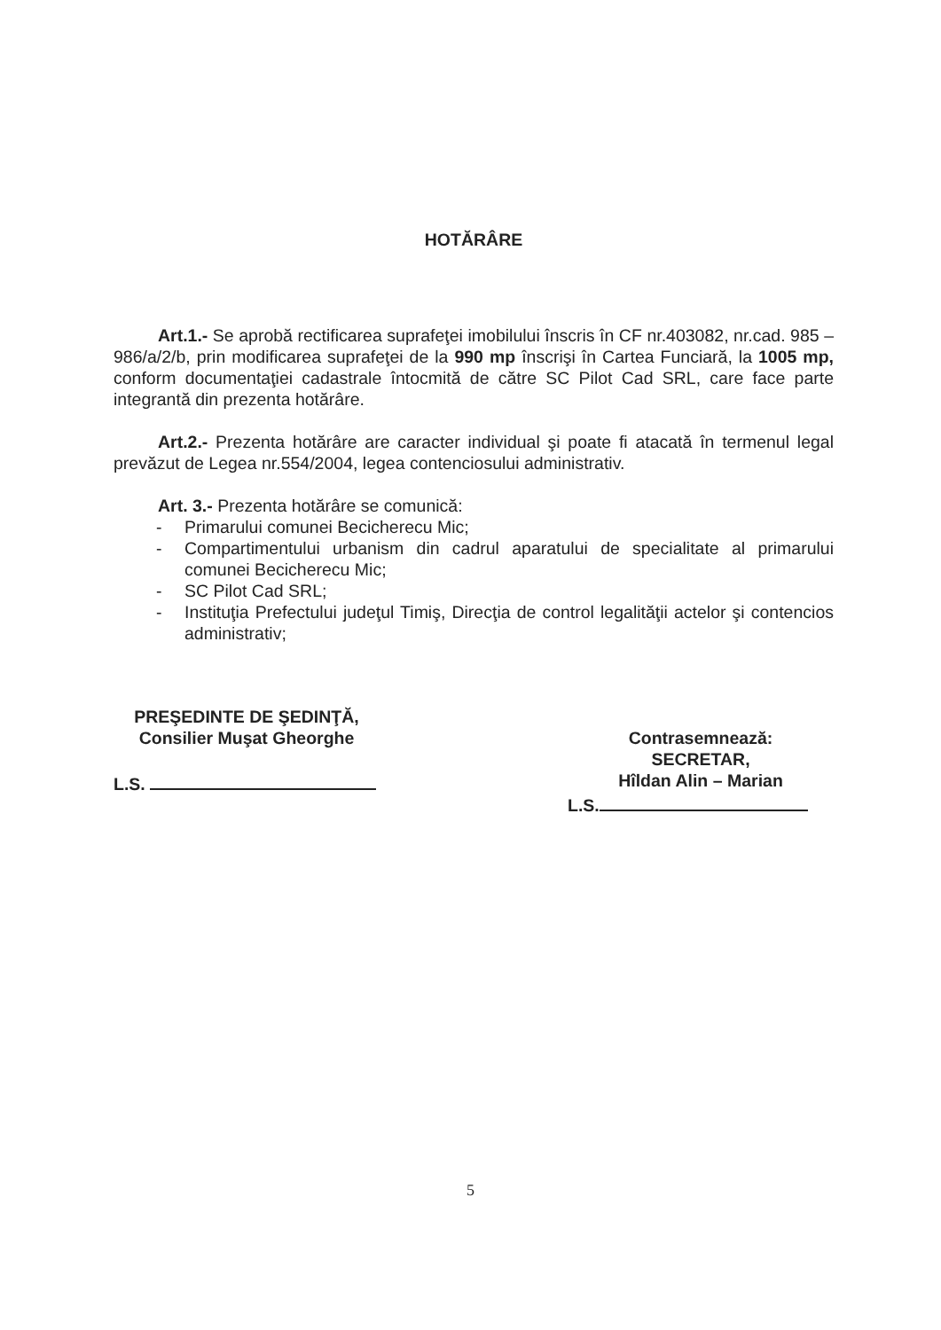HOTĂRÂRE
Art.1.- Se aprobă rectificarea suprafeţei imobilului înscris în CF nr.403082, nr.cad. 985 – 986/a/2/b, prin modificarea suprafeţei de la 990 mp înscrişi în Cartea Funciară, la 1005 mp, conform documentaţiei cadastrale întocmită de către SC Pilot Cad SRL, care face parte integrantă din prezenta hotărâre.
Art.2.- Prezenta hotărâre are caracter individual şi poate fi atacată în termenul legal prevăzut de Legea nr.554/2004, legea contenciosului administrativ.
Art. 3.- Prezenta hotărâre se comunică:
- Primarului comunei Becicherecu Mic;
- Compartimentului urbanism din cadrul aparatului de specialitate al primarului comunei Becicherecu Mic;
- SC Pilot Cad SRL;
- Instituţia Prefectului judeţul Timiş, Direcţia de control legalităţii actelor şi contencios administrativ;
PREŞEDINTE DE ŞEDINŢĂ,
Consilier Muşat Gheorghe
L.S.
Contrasemnează:
SECRETAR,
Hîldan Alin – Marian
L.S.
5